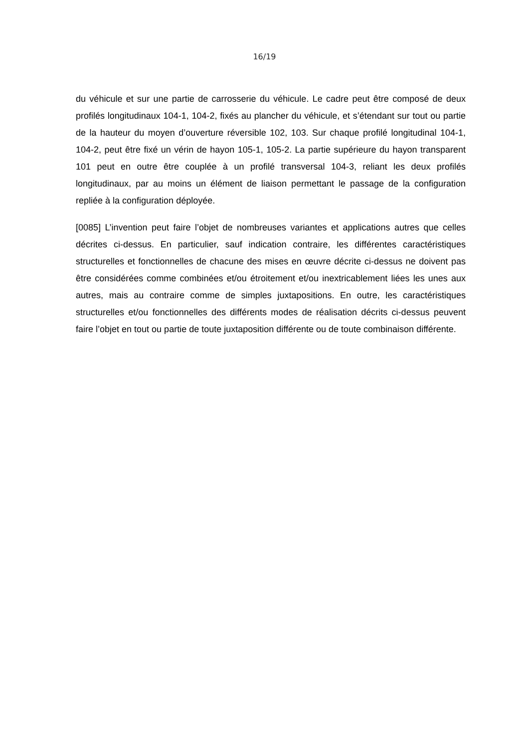16/19
du véhicule et sur une partie de carrosserie du véhicule. Le cadre peut être composé de deux profilés longitudinaux 104-1, 104-2, fixés au plancher du véhicule, et s’étendant sur tout ou partie de la hauteur du moyen d’ouverture réversible 102, 103. Sur chaque profilé longitudinal 104-1, 104-2, peut être fixé un vérin de hayon 105-1, 105-2. La partie supérieure du hayon transparent 101 peut en outre être couplée à un profilé transversal 104-3, reliant les deux profilés longitudinaux, par au moins un élément de liaison permettant le passage de la configuration repliée à la configuration déployée.
[0085] L’invention peut faire l’objet de nombreuses variantes et applications autres que celles décrites ci-dessus. En particulier, sauf indication contraire, les différentes caractéristiques structurelles et fonctionnelles de chacune des mises en œuvre décrite ci-dessus ne doivent pas être considérées comme combinées et/ou étroitement et/ou inextricablement liées les unes aux autres, mais au contraire comme de simples juxtapositions. En outre, les caractéristiques structurelles et/ou fonctionnelles des différents modes de réalisation décrits ci-dessus peuvent faire l’objet en tout ou partie de toute juxtaposition différente ou de toute combinaison différente.